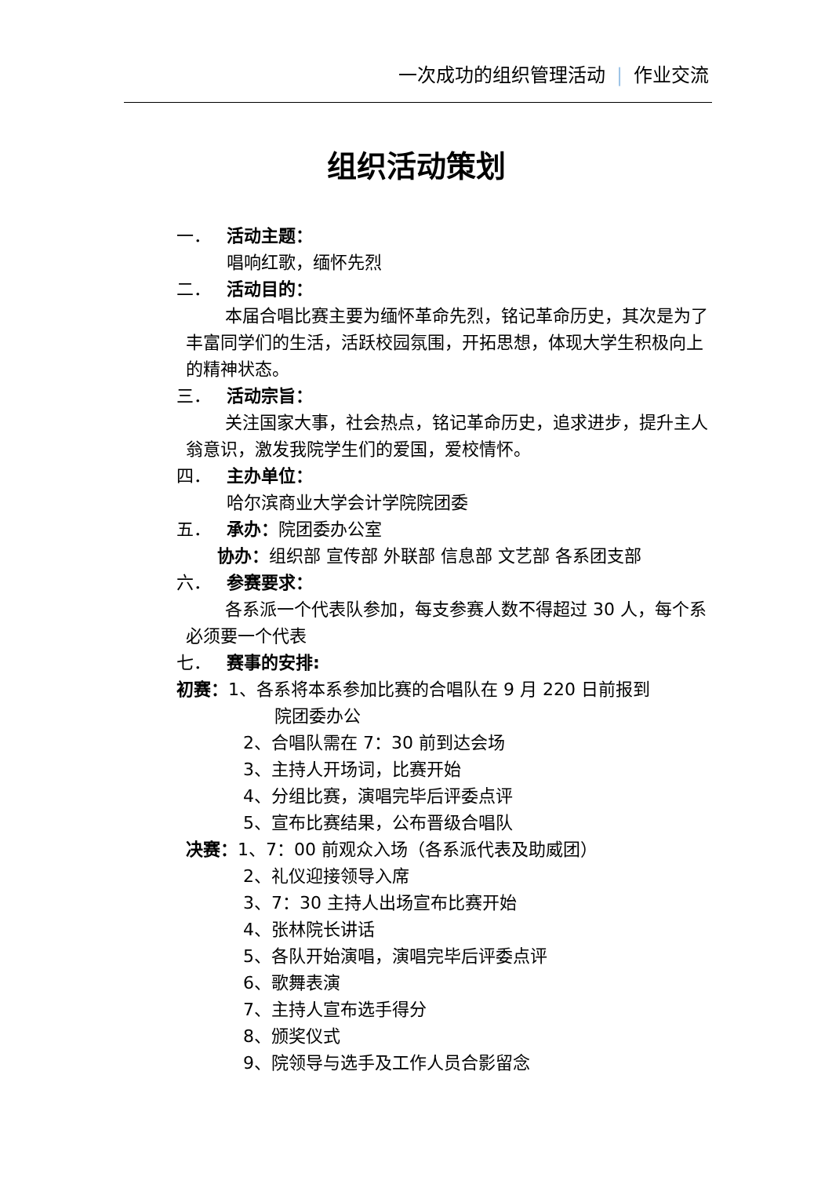一次成功的组织管理活动 | 作业交流
组织活动策划
一． 活动主题：
唱响红歌，缅怀先烈
二． 活动目的：
本届合唱比赛主要为缅怀革命先烈，铭记革命历史，其次是为了丰富同学们的生活，活跃校园氛围，开拓思想，体现大学生积极向上的精神状态。
三． 活动宗旨：
关注国家大事，社会热点，铭记革命历史，追求进步，提升主人翁意识，激发我院学生们的爱国，爱校情怀。
四． 主办单位：
哈尔滨商业大学会计学院院团委
五． 承办：院团委办公室
协办：组织部 宣传部 外联部 信息部 文艺部 各系团支部
六． 参赛要求：
各系派一个代表队参加，每支参赛人数不得超过 30 人，每个系必须要一个代表
七． 赛事的安排:
初赛：1、各系将本系参加比赛的合唱队在 9 月 220 日前报到
院团委办公
2、合唱队需在 7：30 前到达会场
3、主持人开场词，比赛开始
4、分组比赛，演唱完毕后评委点评
5、宣布比赛结果，公布晋级合唱队
决赛：1、7：00 前观众入场（各系派代表及助威团）
2、礼仪迎接领导入席
3、7：30 主持人出场宣布比赛开始
4、张林院长讲话
5、各队开始演唱，演唱完毕后评委点评
6、歌舞表演
7、主持人宣布选手得分
8、颁奖仪式
9、院领导与选手及工作人员合影留念